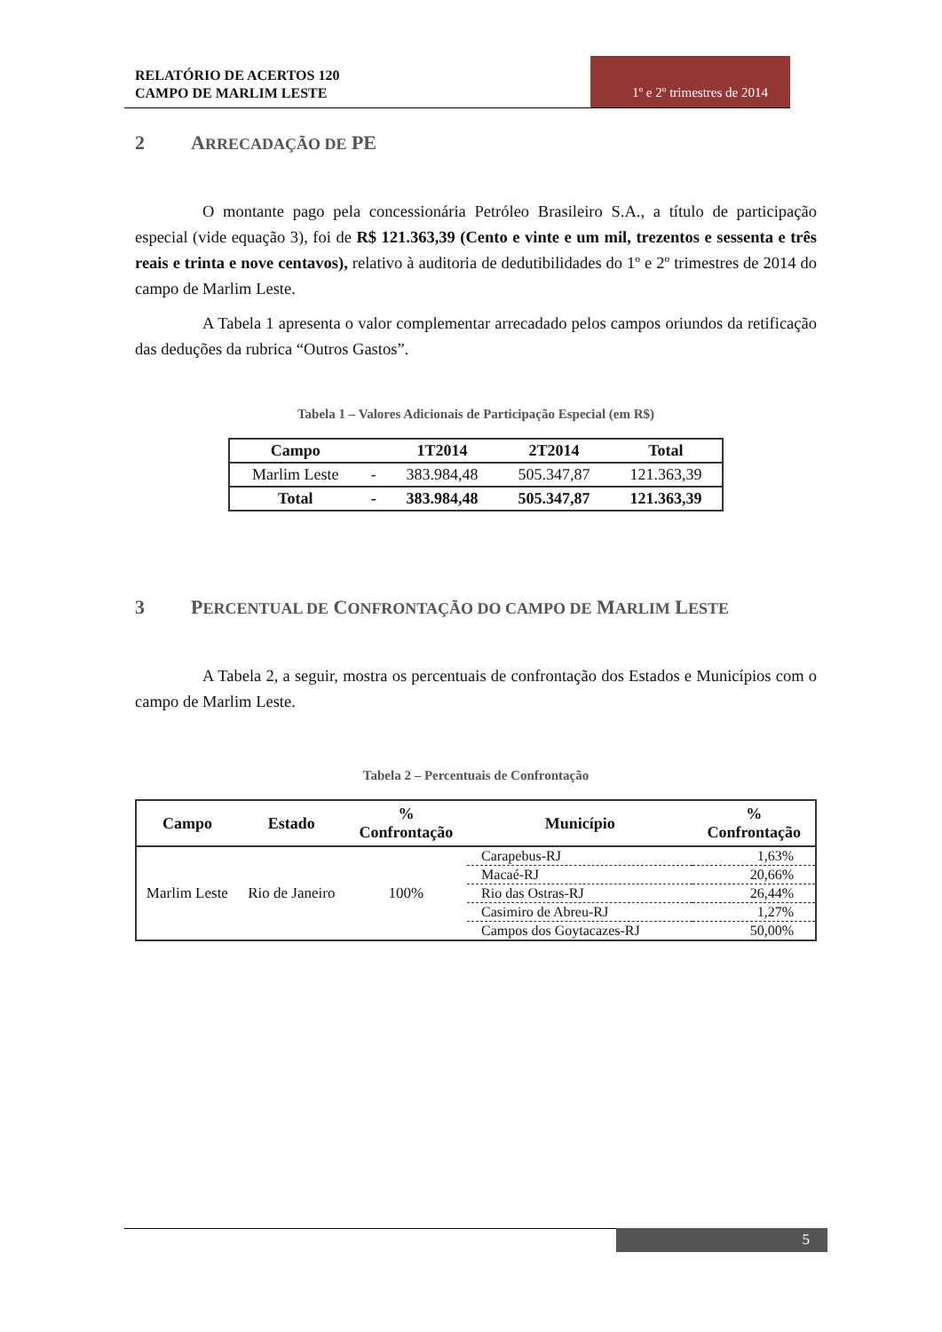RELATÓRIO DE ACERTOS 120
CAMPO DE MARLIM LESTE
1º e 2º trimestres de 2014
2 ARRECADAÇÃO DE PE
O montante pago pela concessionária Petróleo Brasileiro S.A., a título de participação especial (vide equação 3), foi de R$ 121.363,39 (Cento e vinte e um mil, trezentos e sessenta e três reais e trinta e nove centavos), relativo à auditoria de dedutibilidades do 1º e 2º trimestres de 2014 do campo de Marlim Leste.
A Tabela 1 apresenta o valor complementar arrecadado pelos campos oriundos da retificação das deduções da rubrica “Outros Gastos”.
Tabela 1 – Valores Adicionais de Participação Especial (em R$)
| Campo | | 1T2014 | 2T2014 | Total |
| --- | --- | --- | --- | --- |
| Marlim Leste | - | 383.984,48 | 505.347,87 | 121.363,39 |
| Total | - | 383.984,48 | 505.347,87 | 121.363,39 |
3 PERCENTUAL DE CONFRONTAÇÃO DO CAMPO DE MARLIM LESTE
A Tabela 2, a seguir, mostra os percentuais de confrontação dos Estados e Municípios com o campo de Marlim Leste.
Tabela 2 – Percentuais de Confrontação
| Campo | Estado | % Confrontação | Município | % Confrontação |
| --- | --- | --- | --- | --- |
| Marlim Leste | Rio de Janeiro | 100% | Carapebus-RJ | 1,63% |
| | | | Macaé-RJ | 20,66% |
| | | | Rio das Ostras-RJ | 26,44% |
| | | | Casimiro de Abreu-RJ | 1,27% |
| | | | Campos dos Goytacazes-RJ | 50,00% |
5